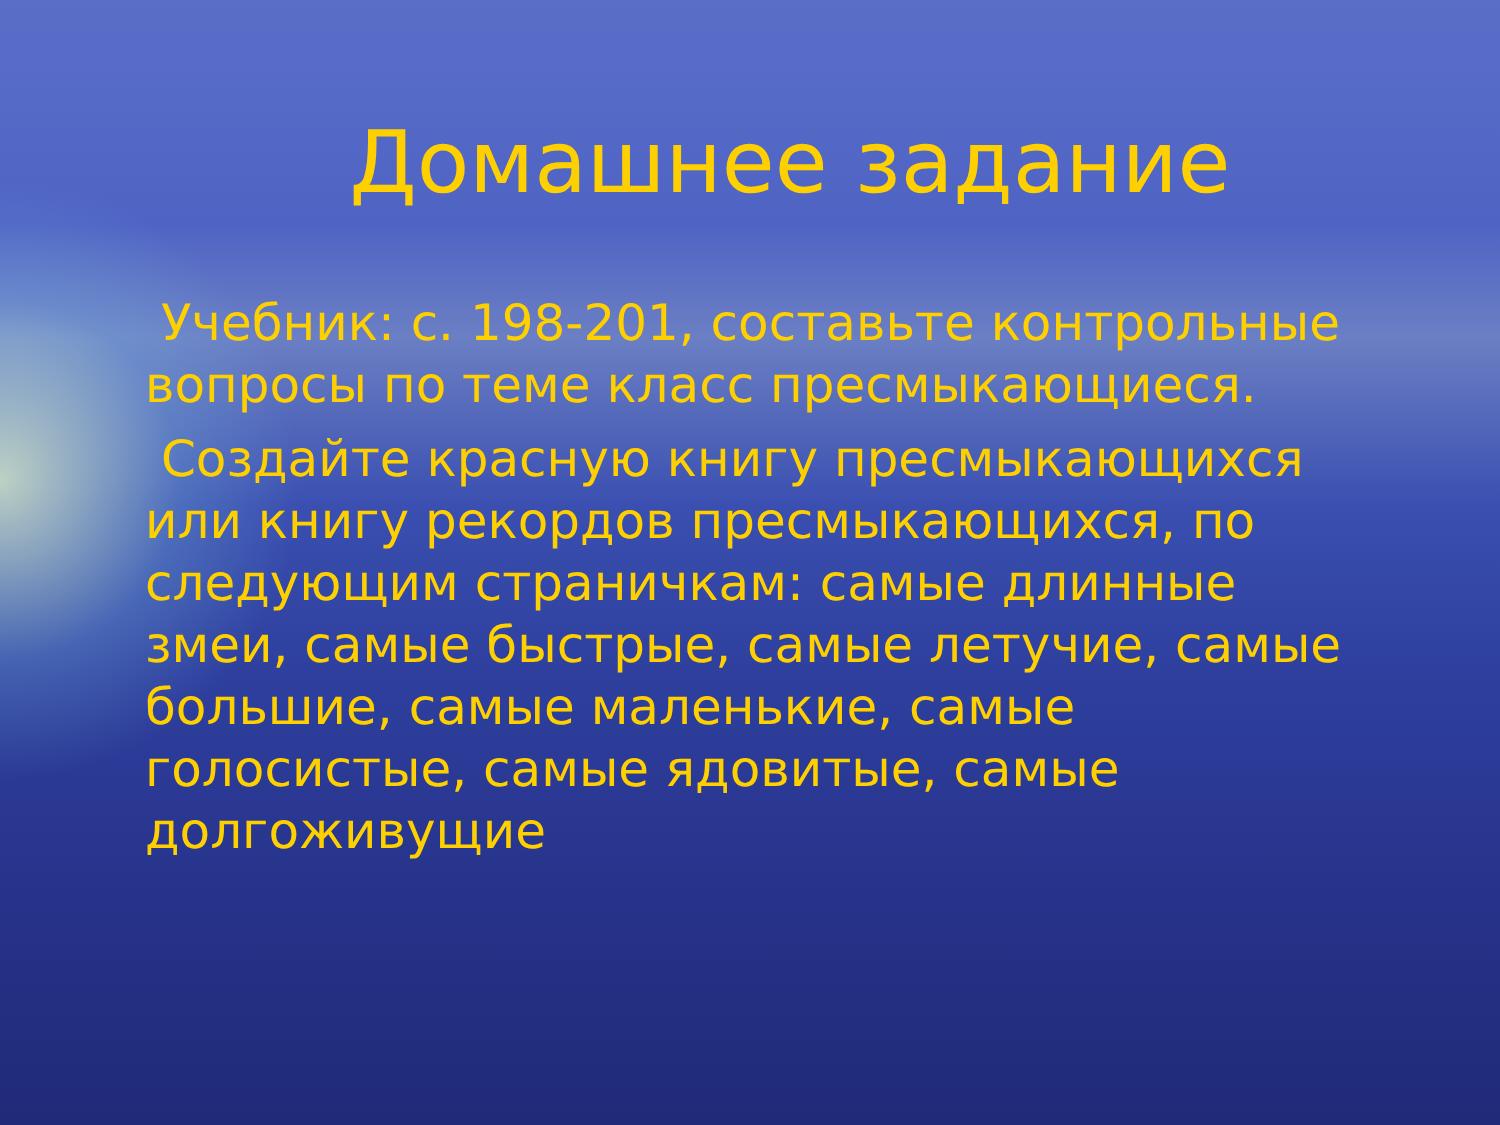Домашнее задание
Учебник: с. 198-201, составьте контрольные вопросы по теме класс пресмыкающиеся.
Создайте красную книгу пресмыкающихся или книгу рекордов пресмыкающихся, по следующим страничкам: самые длинные змеи, самые быстрые, самые летучие, самые большие, самые маленькие, самые голосистые, самые ядовитые, самые долгоживущие